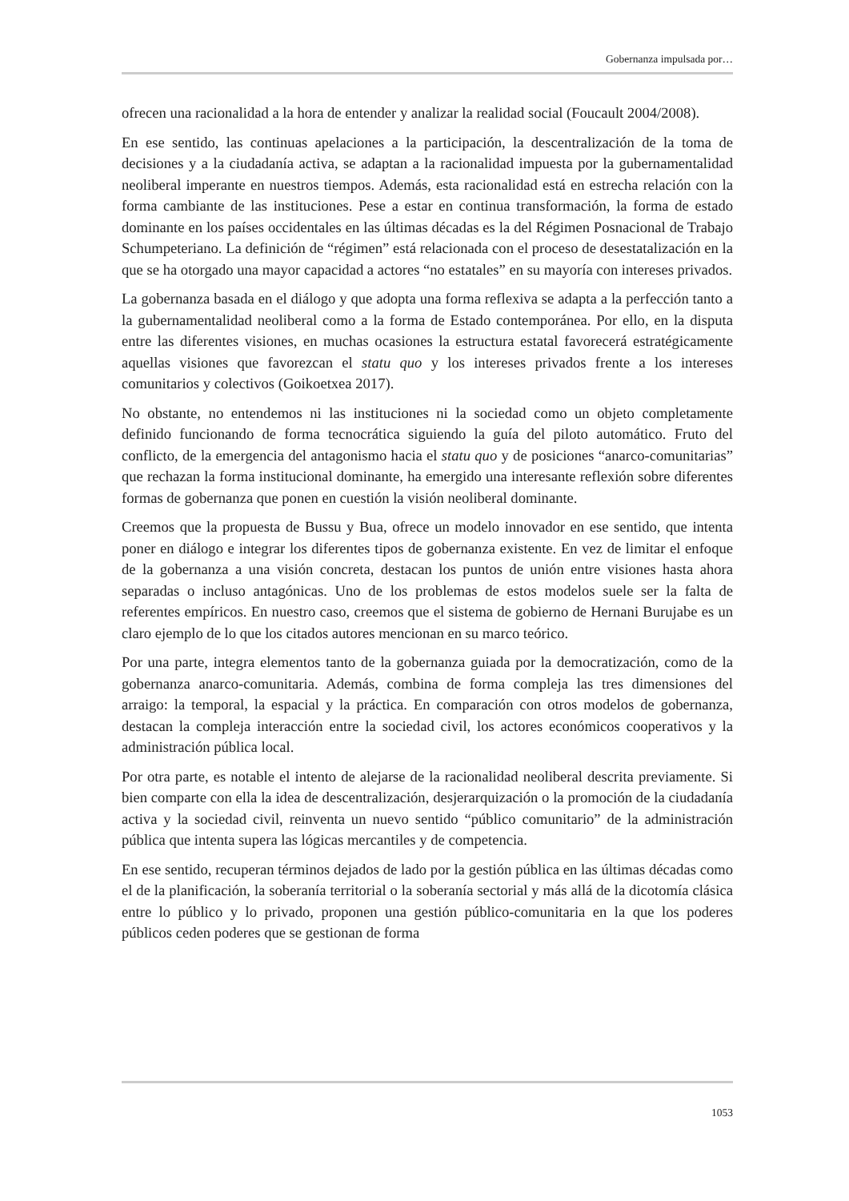Gobernanza impulsada por…
ofrecen una racionalidad a la hora de entender y analizar la realidad social (Foucault 2004/2008).
En ese sentido, las continuas apelaciones a la participación, la descentralización de la toma de decisiones y a la ciudadanía activa, se adaptan a la racionalidad impuesta por la gubernamentalidad neoliberal imperante en nuestros tiempos. Además, esta racionalidad está en estrecha relación con la forma cambiante de las instituciones. Pese a estar en continua transformación, la forma de estado dominante en los países occidentales en las últimas décadas es la del Régimen Posnacional de Trabajo Schumpeteriano. La definición de “régimen” está relacionada con el proceso de desestatalización en la que se ha otorgado una mayor capacidad a actores “no estatales” en su mayoría con intereses privados.
La gobernanza basada en el diálogo y que adopta una forma reflexiva se adapta a la perfección tanto a la gubernamentalidad neoliberal como a la forma de Estado contemporánea. Por ello, en la disputa entre las diferentes visiones, en muchas ocasiones la estructura estatal favorecerá estratégicamente aquellas visiones que favorezcan el statu quo y los intereses privados frente a los intereses comunitarios y colectivos (Goikoetxea 2017).
No obstante, no entendemos ni las instituciones ni la sociedad como un objeto completamente definido funcionando de forma tecnocrática siguiendo la guía del piloto automático. Fruto del conflicto, de la emergencia del antagonismo hacia el statu quo y de posiciones “anarco-comunitarias” que rechazan la forma institucional dominante, ha emergido una interesante reflexión sobre diferentes formas de gobernanza que ponen en cuestión la visión neoliberal dominante.
Creemos que la propuesta de Bussu y Bua, ofrece un modelo innovador en ese sentido, que intenta poner en diálogo e integrar los diferentes tipos de gobernanza existente. En vez de limitar el enfoque de la gobernanza a una visión concreta, destacan los puntos de unión entre visiones hasta ahora separadas o incluso antagónicas. Uno de los problemas de estos modelos suele ser la falta de referentes empíricos. En nuestro caso, creemos que el sistema de gobierno de Hernani Burujabe es un claro ejemplo de lo que los citados autores mencionan en su marco teórico.
Por una parte, integra elementos tanto de la gobernanza guiada por la democratización, como de la gobernanza anarco-comunitaria. Además, combina de forma compleja las tres dimensiones del arraigo: la temporal, la espacial y la práctica. En comparación con otros modelos de gobernanza, destacan la compleja interacción entre la sociedad civil, los actores económicos cooperativos y la administración pública local.
Por otra parte, es notable el intento de alejarse de la racionalidad neoliberal descrita previamente. Si bien comparte con ella la idea de descentralización, desjerarquización o la promoción de la ciudadanía activa y la sociedad civil, reinventa un nuevo sentido “público comunitario” de la administración pública que intenta supera las lógicas mercantiles y de competencia.
En ese sentido, recuperan términos dejados de lado por la gestión pública en las últimas décadas como el de la planificación, la soberanía territorial o la soberanía sectorial y más allá de la dicotomía clásica entre lo público y lo privado, proponen una gestión público-comunitaria en la que los poderes públicos ceden poderes que se gestionan de forma
1053